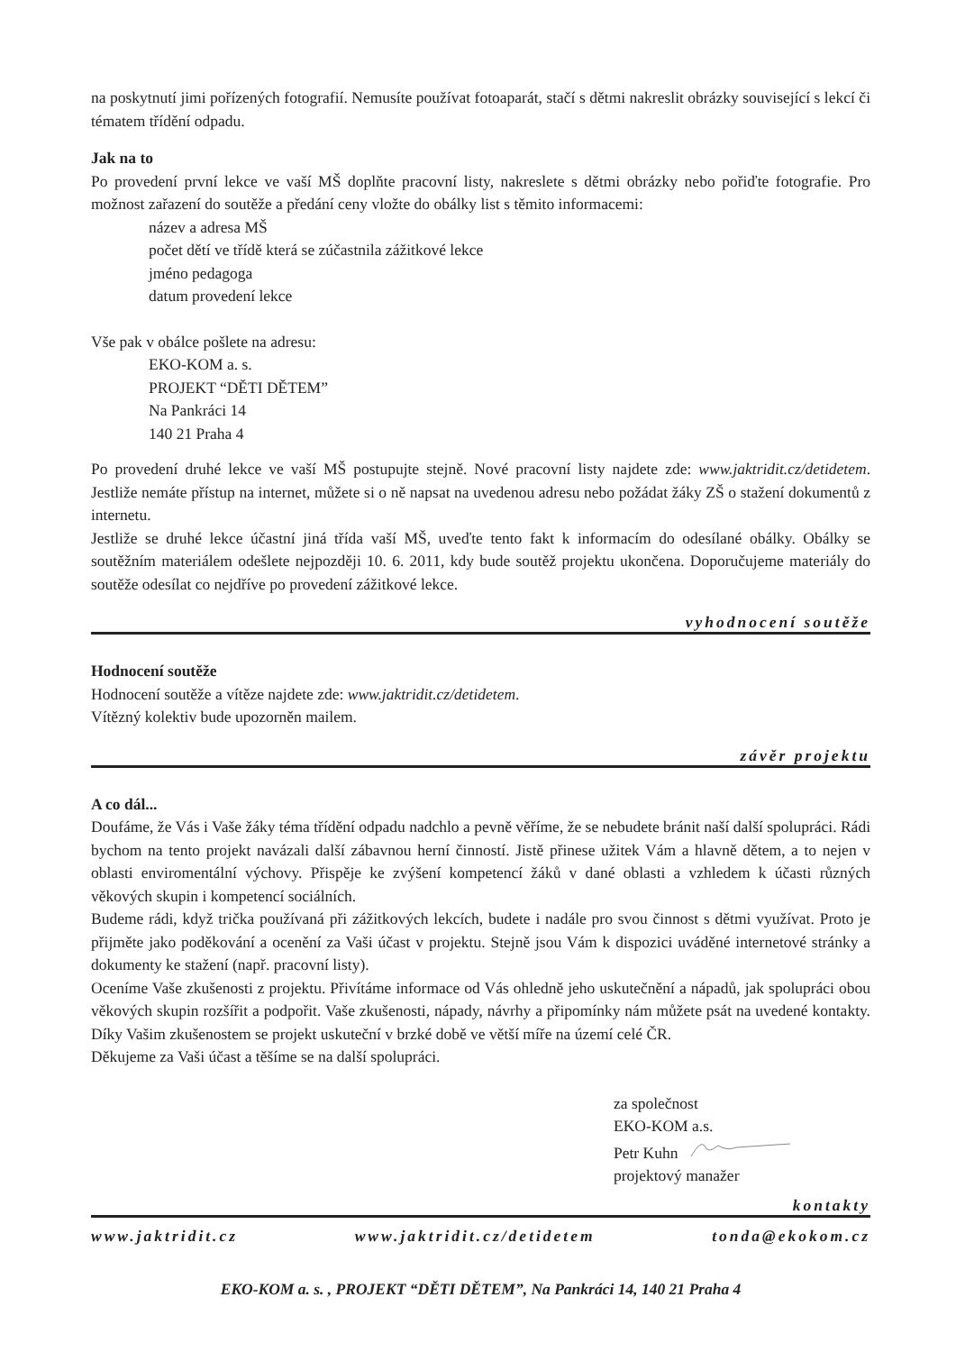na poskytnutí jimi pořízených fotografií. Nemusíte používat fotoaparát, stačí s dětmi nakreslit obrázky související s lekcí či tématem třídění odpadu.
Jak na to
Po provedení první lekce ve vaší MŠ doplňte pracovní listy, nakreslete s dětmi obrázky nebo pořiďte fotografie. Pro možnost zařazení do soutěže a předání ceny vložte do obálky list s těmito informacemi:
název a adresa MŠ
počet dětí ve třídě která se zúčastnila zážitkové lekce
jméno pedagoga
datum provedení lekce
Vše pak v obálce pošlete na adresu:
EKO-KOM a. s.
PROJEKT “DĚTI DĚTEM”
Na Pankráci 14
140 21 Praha 4
Po provedení druhé lekce ve vaší MŠ postupujte stejně. Nové pracovní listy najdete zde: www.jaktridit.cz/detidetem. Jestliže nemáte přístup na internet, můžete si o ně napsat na uvedenou adresu nebo požádat žáky ZŠ o stažení dokumentů z internetu.
Jestliže se druhé lekce účastní jiná třída vaší MŠ, uveďte tento fakt k informacím do odesílané obálky. Obálky se soutěžním materiálem odešlete nejpozději 10. 6. 2011, kdy bude soutěž projektu ukončena. Doporučujeme materiály do soutěže odesílat co nejdříve po provedení zážitkové lekce.
vyhodnocení soutěže
Hodnocení soutěže
Hodnocení soutěže a vítěze najdete zde: www.jaktridit.cz/detidetem.
Vítězný kolektiv bude upozorněn mailem.
závěr projektu
A co dál...
Doufáme, že Vás i Vaše žáky téma třídění odpadu nadchlo a pevně věříme, že se nebudete bránit naší další spolupráci. Rádi bychom na tento projekt navázali další zábavnou herní činností. Jistě přinese užitek Vám a hlavně dětem, a to nejen v oblasti enviromentální výchovy. Přispěje ke zvýšení kompetencí žáků v dané oblasti a vzhledem k účasti různých věkových skupin i kompetencí sociálních.
Budeme rádi, když trička používaná při zážitkových lekcích, budete i nadále pro svou činnost s dětmi využívat. Proto je přijměte jako poděkování a ocenění za Vaši účast v projektu. Stejně jsou Vám k dispozici uváděné internetové stránky a dokumenty ke stažení (např. pracovní listy).
Oceníme Vaše zkušenosti z projektu. Přivítáme informace od Vás ohledně jeho uskutečnění a nápadů, jak spolupráci obou věkových skupin rozšířit a podpořit. Vaše zkušenosti, nápady, návrhy a připomínky nám můžete psát na uvedené kontakty. Díky Vašim zkušenostem se projekt uskuteční v brzké době ve větší míře na území celé ČR.
Děkujeme za Vaši účast a těšíme se na další spolupráci.
za společnost
EKO-KOM a.s.
Petr Kuhn
projektový manažer
kontakty
www.jaktridit.cz www.jaktridit.cz/detidetem tonda@ekokom.cz
EKO-KOM a. s. , PROJEKT “DĚTI DĚTEM”, Na Pankráci 14, 140 21 Praha 4